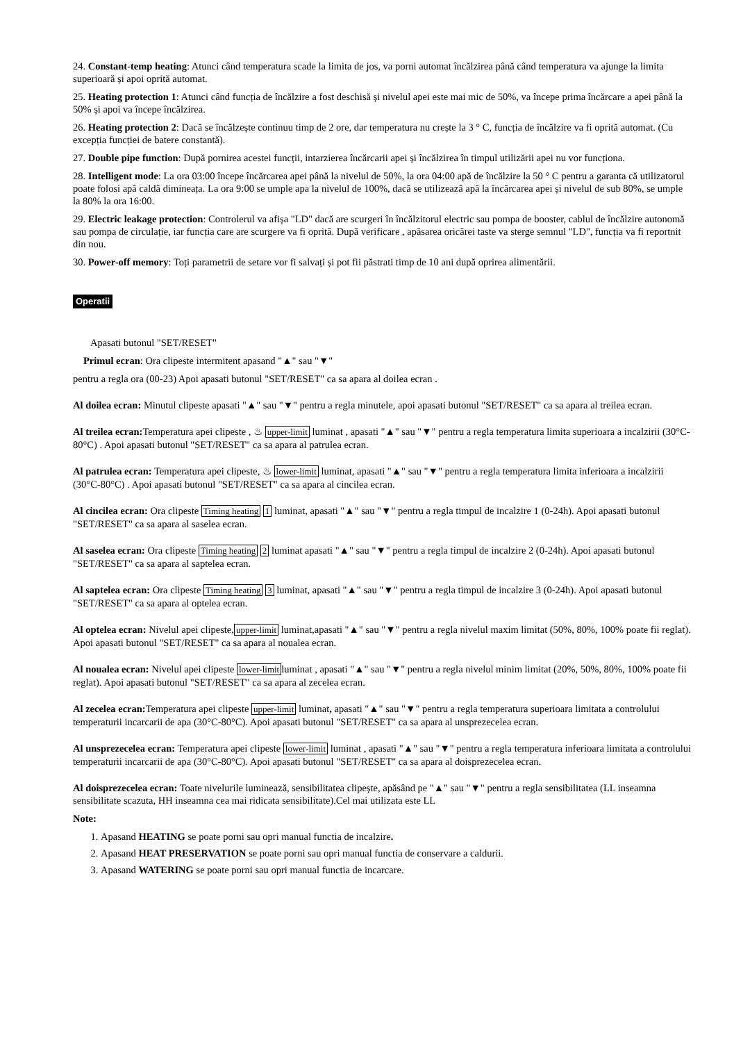24. Constant-temp heating: Atunci când temperatura scade la limita de jos, va porni automat încălzirea până când temperatura va ajunge la limita superioară și apoi oprită automat.
25. Heating protection 1: Atunci când funcția de încălzire a fost deschisă și nivelul apei este mai mic de 50%, va începe prima încărcare a apei până la 50% și apoi va începe încălzirea.
26. Heating protection 2: Dacă se încălzește continuu timp de 2 ore, dar temperatura nu crește la 3 ° C, funcția de încălzire va fi oprită automat. (Cu excepția funcției de batere constantă).
27. Double pipe function: După pornirea acestei funcții, intarzierea încărcarii apei și încălzirea în timpul utilizării apei nu vor funcționa.
28. Intelligent mode: La ora 03:00 începe încărcarea apei până la nivelul de 50%, la ora 04:00 apă de încălzire la 50 ° C pentru a garanta că utilizatorul poate folosi apă caldă dimineața. La ora 9:00 se umple apa la nivelul de 100%, dacă se utilizează apă la încărcarea apei și nivelul de sub 80%, se umple la 80% la ora 16:00.
29. Electric leakage protection: Controlerul va afișa "LD" dacă are scurgeri în încălzitorul electric sau pompa de booster, cablul de încălzire autonomă sau pompa de circulație, iar funcția care are scurgere va fi oprită. După verificare , apăsarea oricărei taste va sterge semnul "LD", funcția va fi reportnit din nou.
30. Power-off memory: Toți parametrii de setare vor fi salvați și pot fii păstrati timp de 10 ani după oprirea alimentării.
Operatii
Apasati butonul "SET/RESET"
Primul ecran: Ora clipeste intermitent apasand "▲" sau "▼"
pentru a regla ora (00-23) Apoi apasati butonul "SET/RESET" ca sa apara al doilea ecran .
Al doilea ecran: Minutul clipeste apasati "▲" sau "▼" pentru a regla minutele, apoi apasati butonul "SET/RESET" ca sa apara al treilea ecran.
Al treilea ecran: Temperatura apei clipeste , ♨ upper-limit luminat , apasati "▲" sau "▼" pentru a regla temperatura limita superioara a incalzirii (30°C-80°C) . Apoi apasati butonul "SET/RESET" ca sa apara al patrulea ecran.
Al patrulea ecran: Temperatura apei clipeste, ♨ lower-limit luminat, apasati "▲" sau "▼" pentru a regla temperatura limita inferioara a incalzirii (30°C-80°C) . Apoi apasati butonul "SET/RESET" ca sa apara al cincilea ecran.
Al cincilea ecran: Ora clipeste Timing heating 1 luminat, apasati "▲" sau "▼" pentru a regla timpul de incalzire 1 (0-24h). Apoi apasati butonul "SET/RESET" ca sa apara al saselea ecran.
Al saselea ecran: Ora clipeste Timing heating 2 luminat apasati "▲" sau "▼" pentru a regla timpul de incalzire 2 (0-24h). Apoi apasati butonul "SET/RESET" ca sa apara al saptelea ecran.
Al saptelea ecran: Ora clipeste Timing heating 3 luminat, apasati "▲" sau "▼" pentru a regla timpul de incalzire 3 (0-24h). Apoi apasati butonul "SET/RESET" ca sa apara al optelea ecran.
Al optelea ecran: Nivelul apei clipeste,upper-limit luminat,apasati "▲" sau "▼" pentru a regla nivelul maxim limitat (50%, 80%, 100% poate fii reglat). Apoi apasati butonul "SET/RESET" ca sa apara al noualea ecran.
Al noualea ecran: Nivelul apei clipeste lower-limitluminat , apasati "▲" sau "▼" pentru a regla nivelul minim limitat (20%, 50%, 80%, 100% poate fii reglat). Apoi apasati butonul "SET/RESET" ca sa apara al zecelea ecran.
Al zecelea ecran: Temperatura apei clipeste upper-limit luminat, apasati "▲" sau "▼" pentru a regla temperatura superioara limitata a controlului temperaturii incarcarii de apa (30°C-80°C). Apoi apasati butonul "SET/RESET" ca sa apara al unsprezecelea ecran.
Al unsprezecelea ecran: Temperatura apei clipeste lower-limit luminat , apasati "▲" sau "▼" pentru a regla temperatura inferioara limitata a controlului temperaturii incarcarii de apa (30°C-80°C). Apoi apasati butonul "SET/RESET" ca sa apara al doisprezecelea ecran.
Al doisprezecelea ecran: Toate nivelurile luminează, sensibilitatea clipește, apăsând pe "▲" sau "▼" pentru a regla sensibilitatea (LL inseamna sensibilitate scazuta, HH inseamna cea mai ridicata sensibilitate).Cel mai utilizata este LL
Note:
1. Apasand HEATING se poate porni sau opri manual functia de incalzire.
2. Apasand HEAT PRESERVATION se poate porni sau opri manual functia de conservare a caldurii.
3. Apasand WATERING se poate porni sau opri manual functia de incarcare.